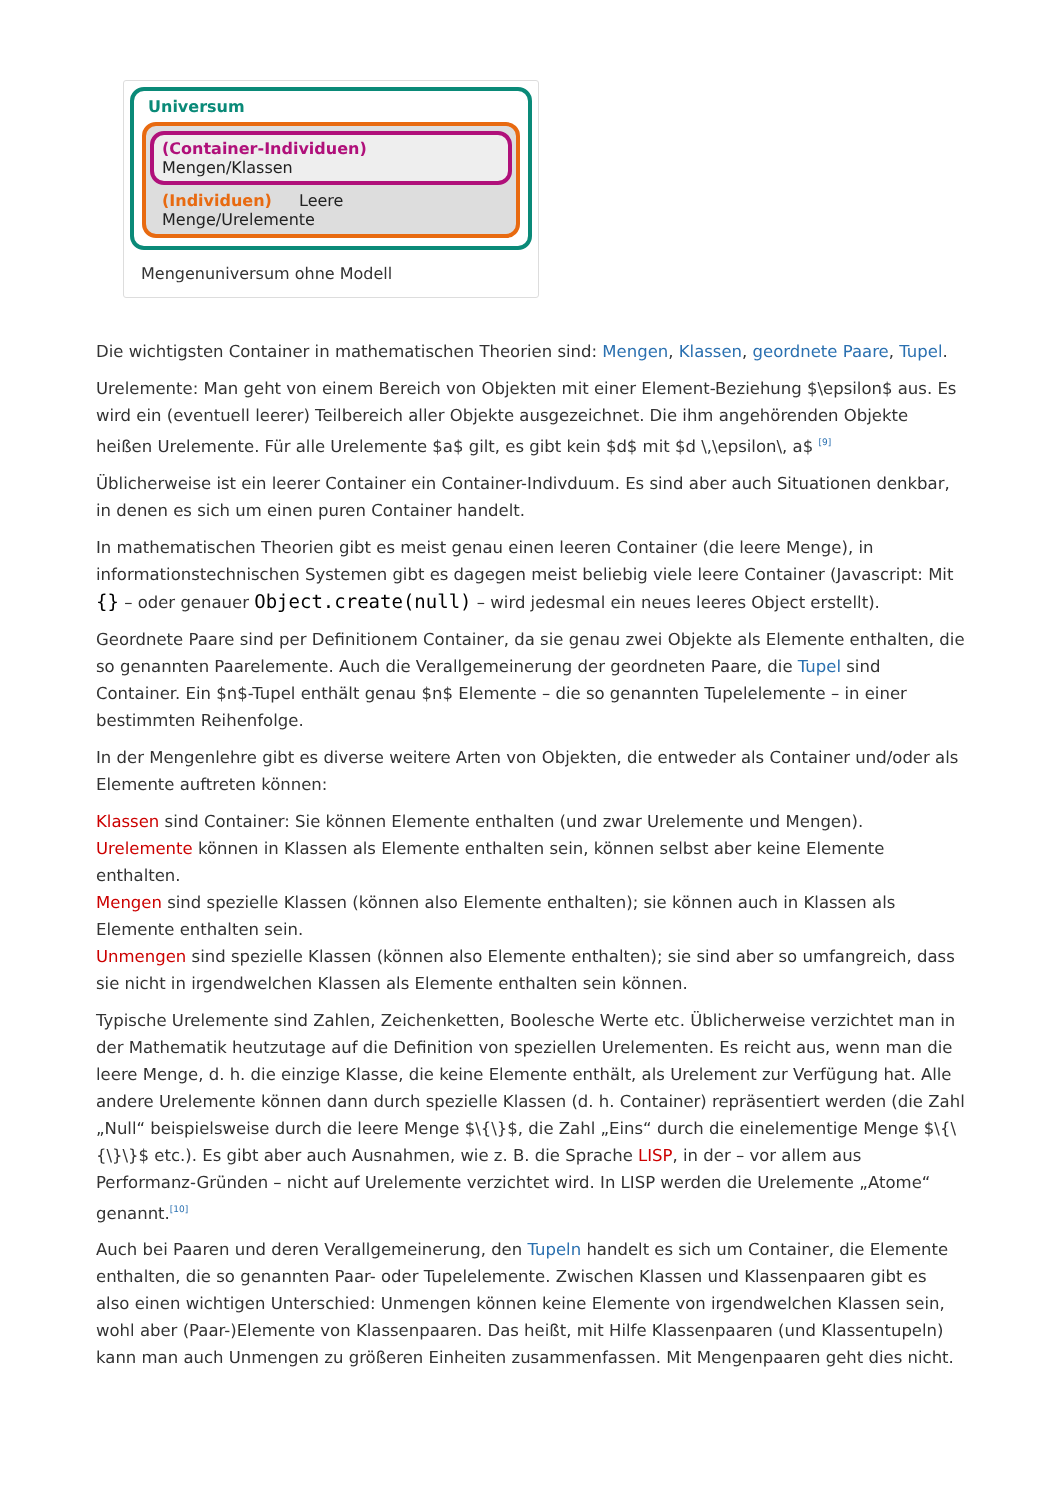Universum
(Container-Individuen) Mengen/Klassen
(Individuen) Leere Menge/Urelemente
Mengenuniversum ohne Modell
Die wichtigsten Container in mathematischen Theorien sind: Mengen, Klassen, geordnete Paare, Tupel.
Urelemente: Man geht von einem Bereich von Objekten mit einer Element-Beziehung $\epsilon$ aus. Es wird ein (eventuell leerer) Teilbereich aller Objekte ausgezeichnet. Die ihm angehörenden Objekte heißen Urelemente. Für alle Urelemente $a$ gilt, es gibt kein $d$ mit $d \,\epsilon\, a$ <sup>[9]</sup>
Üblicherweise ist ein leerer Container ein Container-Indivduum. Es sind aber auch Situationen denkbar, in denen es sich um einen puren Container handelt.
In mathematischen Theorien gibt es meist genau einen leeren Container (die leere Menge), in informationstechnischen Systemen gibt es dagegen meist beliebig viele leere Container (Javascript: Mit {} – oder genauer Object.create(null) – wird jedesmal ein neues leeres Object erstellt).
Geordnete Paare sind per Definitionem Container, da sie genau zwei Objekte als Elemente enthalten, die so genannten Paarelemente. Auch die Verallgemeinerung der geordneten Paare, die Tupel sind Container. Ein $n$-Tupel enthält genau $n$ Elemente – die so genannten Tupelelemente – in einer bestimmten Reihenfolge.
In der Mengenlehre gibt es diverse weitere Arten von Objekten, die entweder als Container und/oder als Elemente auftreten können:
Klassen sind Container: Sie können Elemente enthalten (und zwar Urelemente und Mengen).
Urelemente können in Klassen als Elemente enthalten sein, können selbst aber keine Elemente enthalten.
Mengen sind spezielle Klassen (können also Elemente enthalten); sie können auch in Klassen als Elemente enthalten sein.
Unmengen sind spezielle Klassen (können also Elemente enthalten); sie sind aber so umfangreich, dass sie nicht in irgendwelchen Klassen als Elemente enthalten sein können.
Typische Urelemente sind Zahlen, Zeichenketten, Boolesche Werte etc. Üblicherweise verzichtet man in der Mathematik heutzutage auf die Definition von speziellen Urelementen. Es reicht aus, wenn man die leere Menge, d. h. die einzige Klasse, die keine Elemente enthält, als Urelement zur Verfügung hat. Alle andere Urelemente können dann durch spezielle Klassen (d. h. Container) repräsentiert werden (die Zahl „Null“ beispielsweise durch die leere Menge $\{\}$, die Zahl „Eins“ durch die einelementige Menge $\{\{\}\}$ etc.). Es gibt aber auch Ausnahmen, wie z. B. die Sprache LISP, in der – vor allem aus Performanz-Gründen – nicht auf Urelemente verzichtet wird. In LISP werden die Urelemente „Atome“ genannt.<sup>[10]</sup>
Auch bei Paaren und deren Verallgemeinerung, den Tupeln handelt es sich um Container, die Elemente enthalten, die so genannten Paar- oder Tupelelemente. Zwischen Klassen und Klassenpaaren gibt es also einen wichtigen Unterschied: Unmengen können keine Elemente von irgendwelchen Klassen sein, wohl aber (Paar-)Elemente von Klassenpaaren. Das heißt, mit Hilfe Klassenpaaren (und Klassentupeln) kann man auch Unmengen zu größeren Einheiten zusammenfassen. Mit Mengenpaaren geht dies nicht.